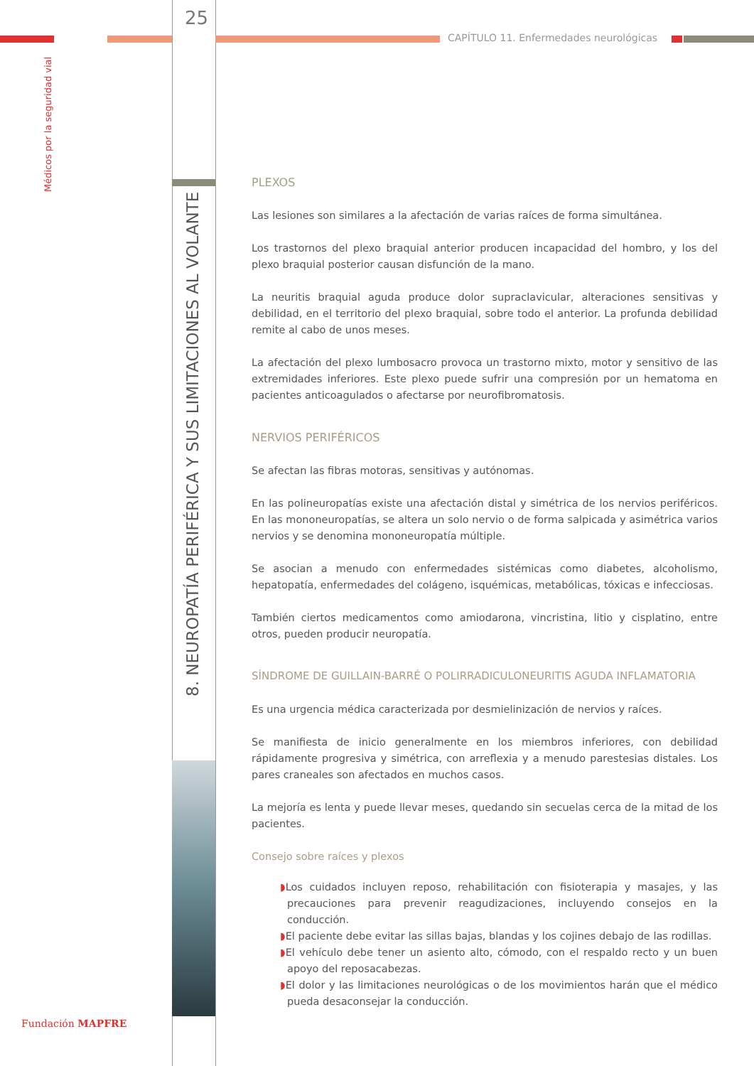25
CAPÍTULO 11. Enfermedades neurológicas
Médicos por la seguridad vial
8. NEUROPATÍA PERIFÉRICA Y SUS LIMITACIONES AL VOLANTE
Fundación MAPFRE
PLEXOS
Las lesiones son similares a la afectación de varias raíces de forma simultánea.
Los trastornos del plexo braquial anterior producen incapacidad del hombro, y los del plexo braquial posterior causan disfunción de la mano.
La neuritis braquial aguda produce dolor supraclavicular, alteraciones sensitivas y debilidad, en el territorio del plexo braquial, sobre todo el anterior. La profunda debilidad remite al cabo de unos meses.
La afectación del plexo lumbosacro provoca un trastorno mixto, motor y sensitivo de las extremidades inferiores. Este plexo puede sufrir una compresión por un hematoma en pacientes anticoagulados o afectarse por neurofibromatosis.
NERVIOS PERIFÉRICOS
Se afectan las fibras motoras, sensitivas y autónomas.
En las polineuropatías existe una afectación distal y simétrica de los nervios periféricos. En las mononeuropatías, se altera un solo nervio o de forma salpicada y asimétrica varios nervios y se denomina mononeuropatía múltiple.
Se asocian a menudo con enfermedades sistémicas como diabetes, alcoholismo, hepatopatía, enfermedades del colágeno, isquémicas, metabólicas, tóxicas e infecciosas.
También ciertos medicamentos como amiodarona, vincristina, litio y cisplatino, entre otros, pueden producir neuropatía.
SÍNDROME DE GUILLAIN-BARRÉ O POLIRRADICULONEURITIS AGUDA INFLAMATORIA
Es una urgencia médica caracterizada por desmielinización de nervios y raíces.
Se manifiesta de inicio generalmente en los miembros inferiores, con debilidad rápidamente progresiva y simétrica, con arreflexia y a menudo parestesias distales. Los pares craneales son afectados en muchos casos.
La mejoría es lenta y puede llevar meses, quedando sin secuelas cerca de la mitad de los pacientes.
Consejo sobre raíces y plexos
◗Los cuidados incluyen reposo, rehabilitación con fisioterapia y masajes, y las precauciones para prevenir reagudizaciones, incluyendo consejos en la conducción.
◗El paciente debe evitar las sillas bajas, blandas y los cojines debajo de las rodillas.
◗El vehículo debe tener un asiento alto, cómodo, con el respaldo recto y un buen apoyo del reposacabezas.
◗El dolor y las limitaciones neurológicas o de los movimientos harán que el médico pueda desaconsejar la conducción.